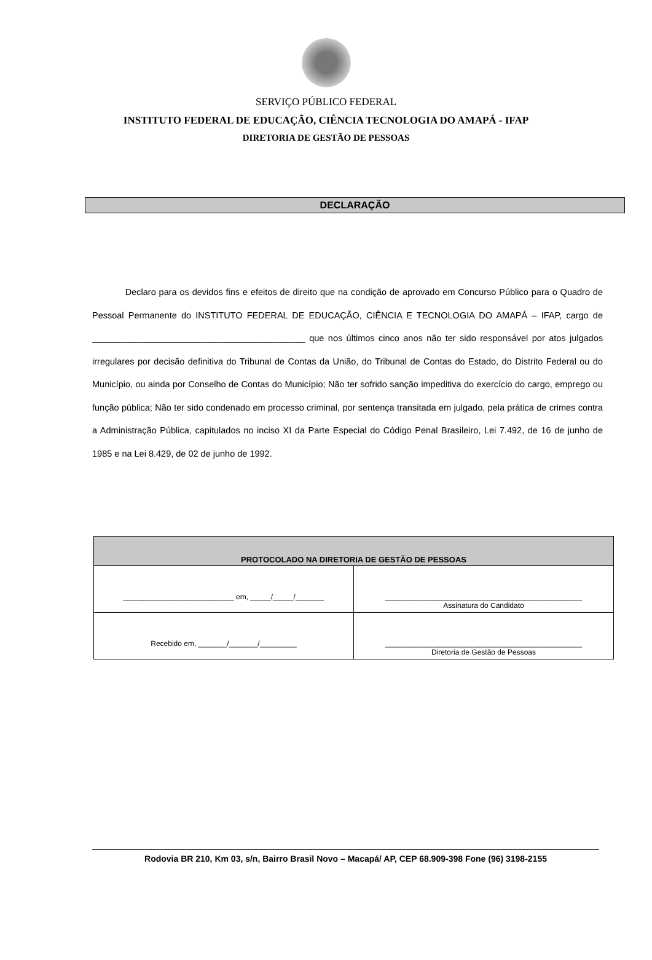SERVIÇO PÚBLICO FEDERAL
INSTITUTO FEDERAL DE EDUCAÇÃO, CIÊNCIA TECNOLOGIA DO AMAPÁ - IFAP
DIRETORIA DE GESTÃO DE PESSOAS
DECLARAÇÃO
Declaro para os devidos fins e efeitos de direito que na condição de aprovado em Concurso Público para o Quadro de Pessoal Permanente do INSTITUTO FEDERAL DE EDUCAÇÃO, CIÊNCIA E TECNOLOGIA DO AMAPÁ – IFAP, cargo de ___________________________________________ que nos últimos cinco anos não ter sido responsável por atos julgados irregulares por decisão definitiva do Tribunal de Contas da União, do Tribunal de Contas do Estado, do Distrito Federal ou do Município, ou ainda por Conselho de Contas do Município; Não ter sofrido sanção impeditiva do exercício do cargo, emprego ou função pública; Não ter sido condenado em processo criminal, por sentença transitada em julgado, pela prática de crimes contra a Administração Pública, capitulados no inciso XI da Parte Especial do Código Penal Brasileiro, Lei 7.492, de 16 de junho de 1985 e na Lei 8.429, de 02 de junho de 1992.
| PROTOCOLADO NA DIRETORIA DE GESTÃO DE PESSOAS | |
| --- | --- |
| ___________________________ em, _____/_____/_______ | ________________________________________________ Assinatura do Candidato |
| Recebido em, _______/_______/_________ | ________________________________________________ Diretoria de Gestão de Pessoas |
Rodovia BR 210, Km 03, s/n, Bairro Brasil Novo – Macapá/ AP, CEP 68.909-398 Fone (96) 3198-2155